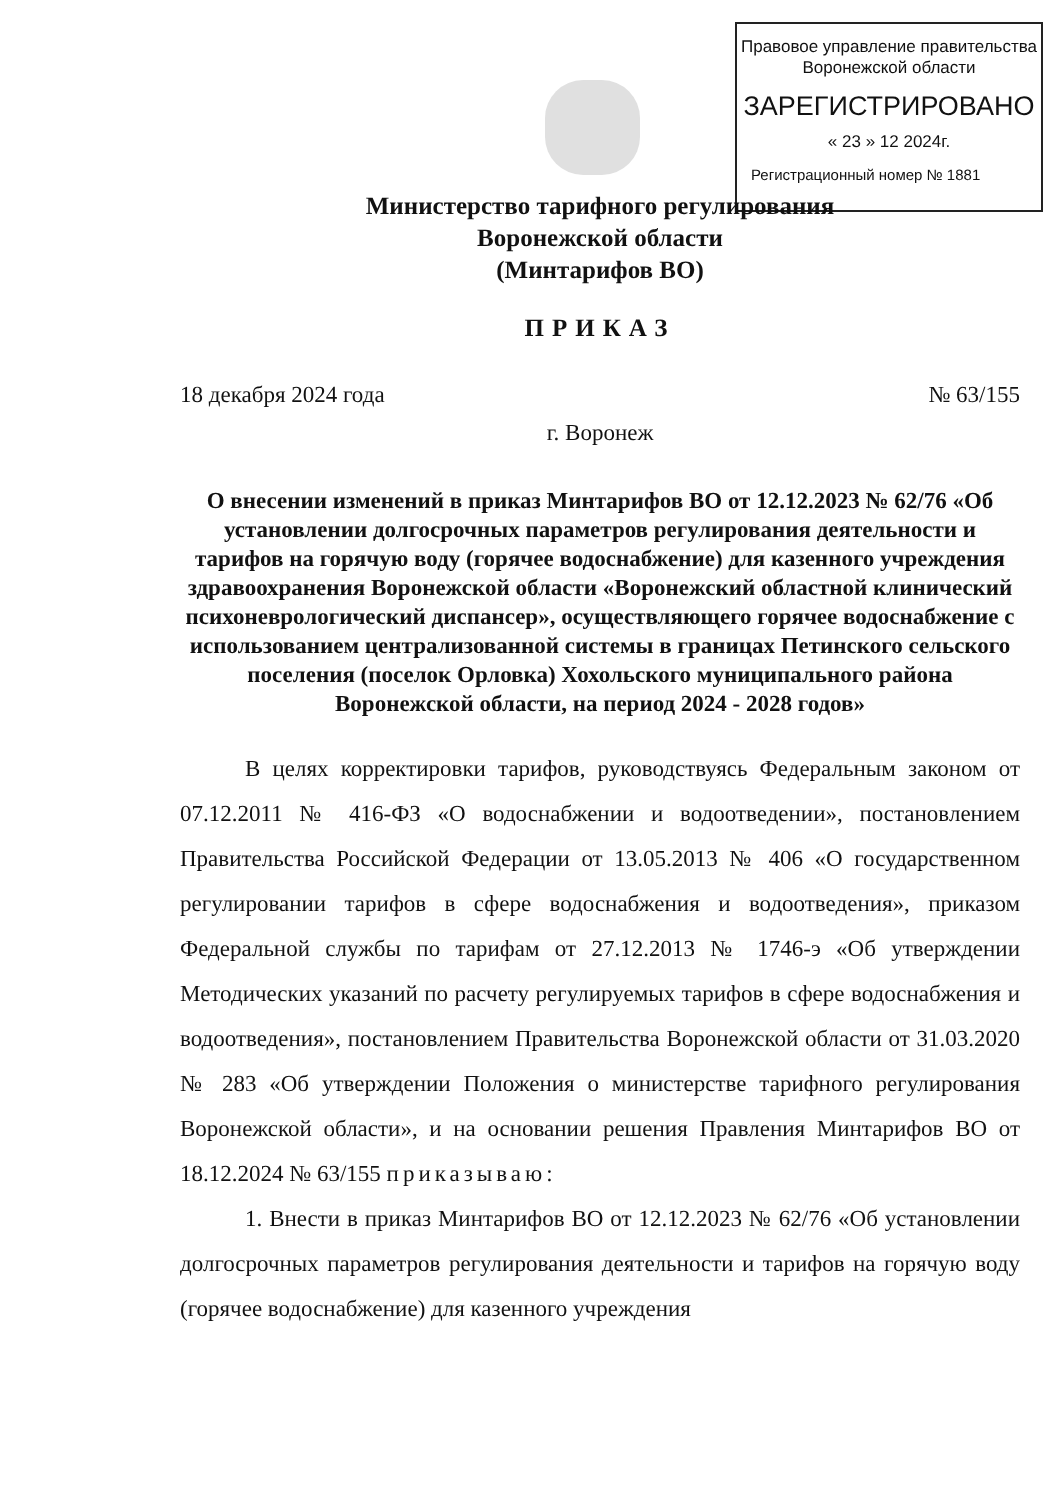Правовое управление правительства
Воронежской области
ЗАРЕГИСТРИРОВАНО
« 23 » 12 2024г.
Регистрационный номер № 1881
Министерство тарифного регулирования
Воронежской области
(Минтарифов ВО)
ПРИКАЗ
18 декабря 2024 года № 63/155
г. Воронеж
О внесении изменений в приказ Минтарифов ВО от 12.12.2023 № 62/76 «Об установлении долгосрочных параметров регулирования деятельности и тарифов на горячую воду (горячее водоснабжение) для казенного учреждения здравоохранения Воронежской области «Воронежский областной клинический психоневрологический диспансер», осуществляющего горячее водоснабжение с использованием централизованной системы в границах Петинского сельского поселения (поселок Орловка) Хохольского муниципального района Воронежской области, на период 2024 - 2028 годов»
В целях корректировки тарифов, руководствуясь Федеральным законом от 07.12.2011 № 416-ФЗ «О водоснабжении и водоотведении», постановлением Правительства Российской Федерации от 13.05.2013 № 406 «О государственном регулировании тарифов в сфере водоснабжения и водоотведения», приказом Федеральной службы по тарифам от 27.12.2013 № 1746-э «Об утверждении Методических указаний по расчету регулируемых тарифов в сфере водоснабжения и водоотведения», постановлением Правительства Воронежской области от 31.03.2020 № 283 «Об утверждении Положения о министерстве тарифного регулирования Воронежской области», и на основании решения Правления Минтарифов ВО от 18.12.2024 № 63/155 приказываю:
1. Внести в приказ Минтарифов ВО от 12.12.2023 № 62/76 «Об установлении долгосрочных параметров регулирования деятельности и тарифов на горячую воду (горячее водоснабжение) для казенного учреждения